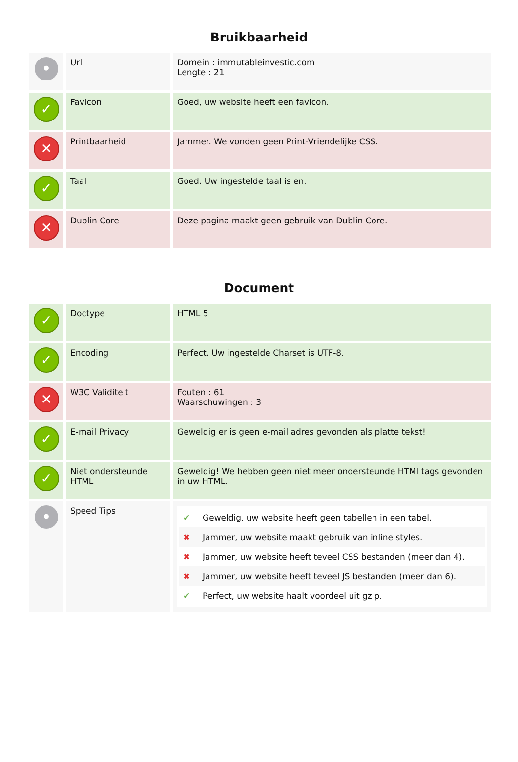Bruikbaarheid
| • | Url | Domein : immutableinvestic.com Lengte : 21 |
| ✓ | Favicon | Goed, uw website heeft een favicon. |
| ✕ | Printbaarheid | Jammer. We vonden geen Print-Vriendelijke CSS. |
| ✓ | Taal | Goed. Uw ingestelde taal is en. |
| ✕ | Dublin Core | Deze pagina maakt geen gebruik van Dublin Core. |
Document
| ✓ | Doctype | HTML 5 |
| ✓ | Encoding | Perfect. Uw ingestelde Charset is UTF-8. |
| ✕ | W3C Validiteit | Fouten : 61 Waarschuwingen : 3 |
| ✓ | E-mail Privacy | Geweldig er is geen e-mail adres gevonden als platte tekst! |
| ✓ | Niet ondersteunde HTML | Geweldig! We hebben geen niet meer ondersteunde HTMl tags gevonden in uw HTML. |
| • | Speed Tips | ✔ Geweldig, uw website heeft geen tabellen in een tabel. ✖ Jammer, uw website maakt gebruik van inline styles. ✖ Jammer, uw website heeft teveel CSS bestanden (meer dan 4). ✖ Jammer, uw website heeft teveel JS bestanden (meer dan 6). ✔ Perfect, uw website haalt voordeel uit gzip. |